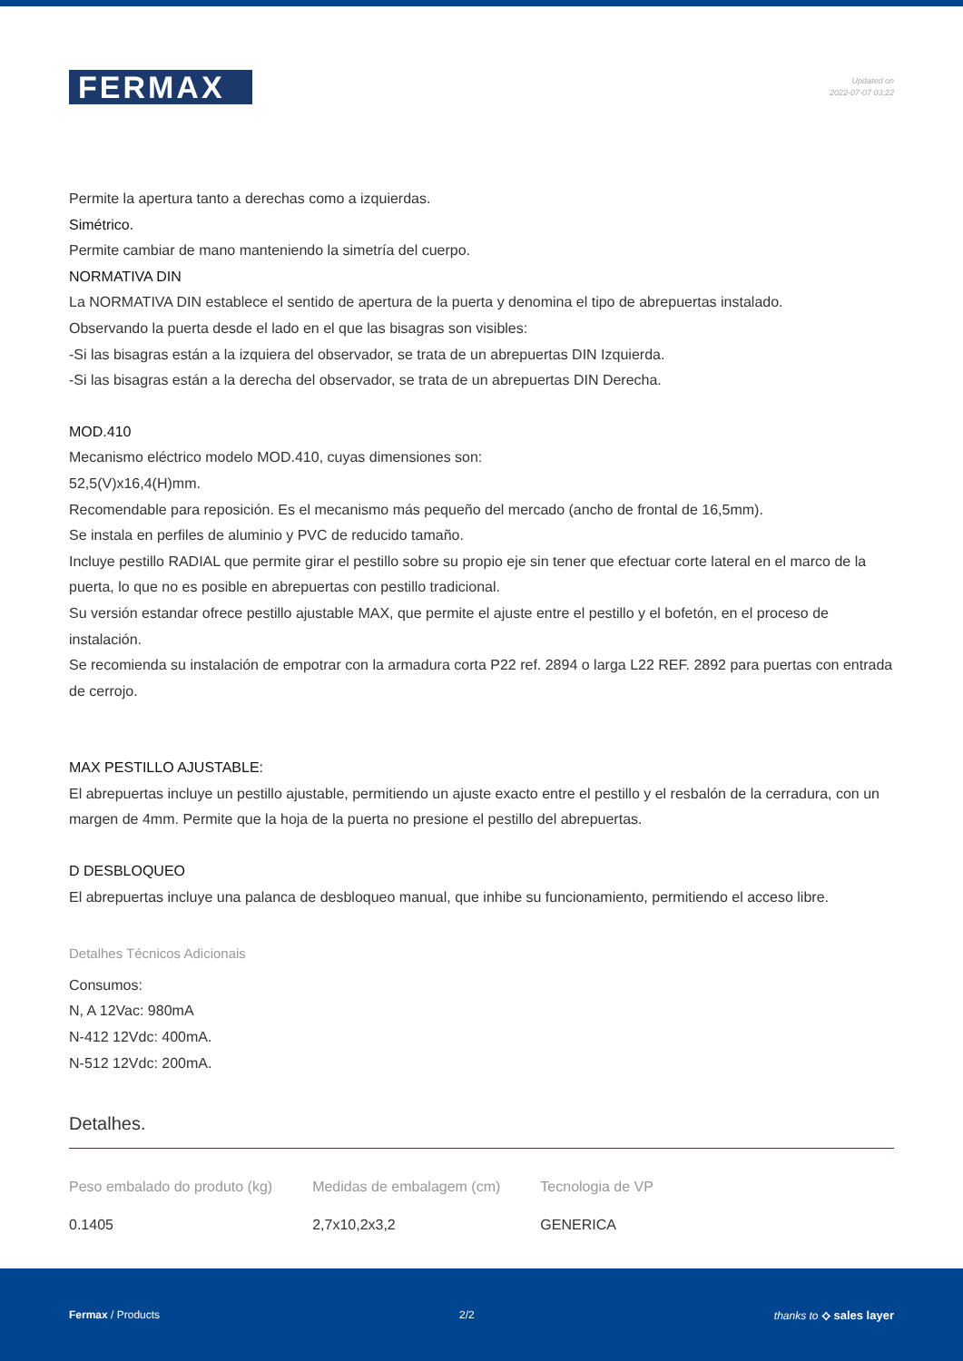FERMAX
Updated on
2022-07-07 03:22
Permite la apertura tanto a derechas como a izquierdas.
Simétrico.
Permite cambiar de mano manteniendo la simetría del cuerpo.
NORMATIVA DIN
La NORMATIVA DIN establece el sentido de apertura de la puerta y denomina el tipo de abrepuertas instalado.
Observando la puerta desde el lado en el que las bisagras son visibles:
-Si las bisagras están a la izquiera del observador, se trata de un abrepuertas DIN Izquierda.
-Si las bisagras están a la derecha del observador, se trata de un abrepuertas DIN Derecha.
MOD.410
Mecanismo eléctrico modelo MOD.410, cuyas dimensiones son:
52,5(V)x16,4(H)mm.
Recomendable para reposición. Es el mecanismo más pequeño del mercado (ancho de frontal de 16,5mm).
Se instala en perfiles de aluminio y PVC de reducido tamaño.
Incluye pestillo RADIAL que permite girar el pestillo sobre su propio eje sin tener que efectuar corte lateral en el marco de la puerta, lo que no es posible en abrepuertas con pestillo tradicional.
Su versión estandar ofrece pestillo ajustable MAX, que permite el ajuste entre el pestillo y el bofetón, en el proceso de instalación.
Se recomienda su instalación de empotrar con la armadura corta P22 ref. 2894 o larga L22 REF. 2892 para puertas con entrada de cerrojo.
MAX PESTILLO AJUSTABLE:
El abrepuertas incluye un pestillo ajustable, permitiendo un ajuste exacto entre el pestillo y el resbalón de la cerradura, con un margen de 4mm. Permite que la hoja de la puerta no presione el pestillo del abrepuertas.
D DESBLOQUEO
El abrepuertas incluye una palanca de desbloqueo manual, que inhibe su funcionamiento, permitiendo el acceso libre.
Detalhes Técnicos Adicionais
Consumos:
N, A 12Vac: 980mA
N-412 12Vdc: 400mA.
N-512 12Vdc: 200mA.
Detalhes.
| Peso embalado do produto (kg) | Medidas de embalagem (cm) | Tecnologia de VP |
| --- | --- | --- |
| 0.1405 | 2,7x10,2x3,2 | GENERICA |
Fermax / Products 2/2 thanks to ⟡ sales layer